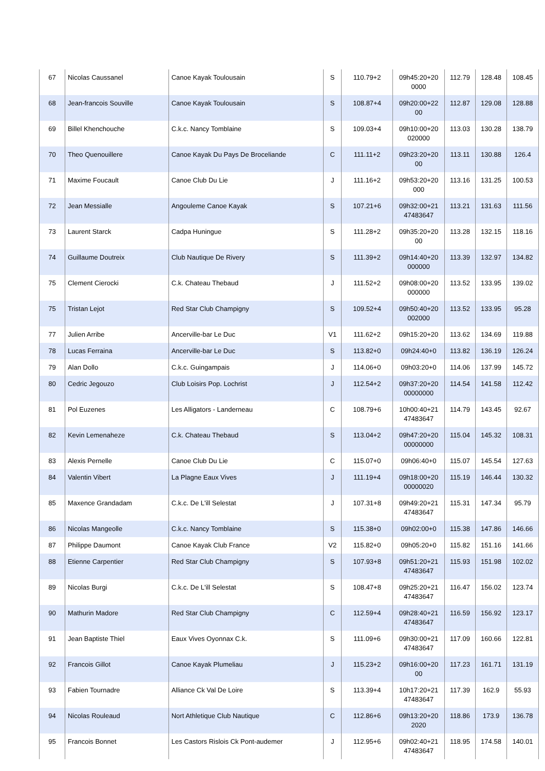| 67 | Nicolas Caussanel | Canoe Kayak Toulousain | S | 110.79+2 | 09h45:20+20 0000 | 112.79 | 128.48 | 108.45 |
| 68 | Jean-francois Souville | Canoe Kayak Toulousain | S | 108.87+4 | 09h20:00+22 00 | 112.87 | 129.08 | 128.88 |
| 69 | Billel Khenchouche | C.k.c. Nancy Tomblaine | S | 109.03+4 | 09h10:00+20 020000 | 113.03 | 130.28 | 138.79 |
| 70 | Theo Quenouillere | Canoe Kayak Du Pays De Broceliande | C | 111.11+2 | 09h23:20+20 00 | 113.11 | 130.88 | 126.4 |
| 71 | Maxime Foucault | Canoe Club Du Lie | J | 111.16+2 | 09h53:20+20 000 | 113.16 | 131.25 | 100.53 |
| 72 | Jean Messialle | Angouleme Canoe Kayak | S | 107.21+6 | 09h32:00+21 47483647 | 113.21 | 131.63 | 111.56 |
| 73 | Laurent Starck | Cadpa Huningue | S | 111.28+2 | 09h35:20+20 00 | 113.28 | 132.15 | 118.16 |
| 74 | Guillaume Doutreix | Club Nautique De Rivery | S | 111.39+2 | 09h14:40+20 000000 | 113.39 | 132.97 | 134.82 |
| 75 | Clement Cierocki | C.k. Chateau Thebaud | J | 111.52+2 | 09h08:00+20 000000 | 113.52 | 133.95 | 139.02 |
| 75 | Tristan Lejot | Red Star Club Champigny | S | 109.52+4 | 09h50:40+20 002000 | 113.52 | 133.95 | 95.28 |
| 77 | Julien Arribe | Ancerville-bar Le Duc | V1 | 111.62+2 | 09h15:20+20 | 113.62 | 134.69 | 119.88 |
| 78 | Lucas Ferraina | Ancerville-bar Le Duc | S | 113.82+0 | 09h24:40+0 | 113.82 | 136.19 | 126.24 |
| 79 | Alan Dollo | C.k.c. Guingampais | J | 114.06+0 | 09h03:20+0 | 114.06 | 137.99 | 145.72 |
| 80 | Cedric Jegouzo | Club Loisirs Pop. Lochrist | J | 112.54+2 | 09h37:20+20 00000000 | 114.54 | 141.58 | 112.42 |
| 81 | Pol Euzenes | Les Alligators - Landerneau | C | 108.79+6 | 10h00:40+21 47483647 | 114.79 | 143.45 | 92.67 |
| 82 | Kevin Lemenaheze | C.k. Chateau Thebaud | S | 113.04+2 | 09h47:20+20 00000000 | 115.04 | 145.32 | 108.31 |
| 83 | Alexis Pernelle | Canoe Club Du Lie | C | 115.07+0 | 09h06:40+0 | 115.07 | 145.54 | 127.63 |
| 84 | Valentin Vibert | La Plagne Eaux Vives | J | 111.19+4 | 09h18:00+20 00000020 | 115.19 | 146.44 | 130.32 |
| 85 | Maxence Grandadam | C.k.c. De L'ill Selestat | J | 107.31+8 | 09h49:20+21 47483647 | 115.31 | 147.34 | 95.79 |
| 86 | Nicolas Mangeolle | C.k.c. Nancy Tomblaine | S | 115.38+0 | 09h02:00+0 | 115.38 | 147.86 | 146.66 |
| 87 | Philippe Daumont | Canoe Kayak Club France | V2 | 115.82+0 | 09h05:20+0 | 115.82 | 151.16 | 141.66 |
| 88 | Etienne Carpentier | Red Star Club Champigny | S | 107.93+8 | 09h51:20+21 47483647 | 115.93 | 151.98 | 102.02 |
| 89 | Nicolas Burgi | C.k.c. De L'ill Selestat | S | 108.47+8 | 09h25:20+21 47483647 | 116.47 | 156.02 | 123.74 |
| 90 | Mathurin Madore | Red Star Club Champigny | C | 112.59+4 | 09h28:40+21 47483647 | 116.59 | 156.92 | 123.17 |
| 91 | Jean Baptiste Thiel | Eaux Vives Oyonnax C.k. | S | 111.09+6 | 09h30:00+21 47483647 | 117.09 | 160.66 | 122.81 |
| 92 | Francois Gillot | Canoe Kayak Plumeliau | J | 115.23+2 | 09h16:00+20 00 | 117.23 | 161.71 | 131.19 |
| 93 | Fabien Tournadre | Alliance Ck Val De Loire | S | 113.39+4 | 10h17:20+21 47483647 | 117.39 | 162.9 | 55.93 |
| 94 | Nicolas Rouleaud | Nort Athletique Club Nautique | C | 112.86+6 | 09h13:20+20 2020 | 118.86 | 173.9 | 136.78 |
| 95 | Francois Bonnet | Les Castors Rislois Ck Pont-audemer | J | 112.95+6 | 09h02:40+21 47483647 | 118.95 | 174.58 | 140.01 |